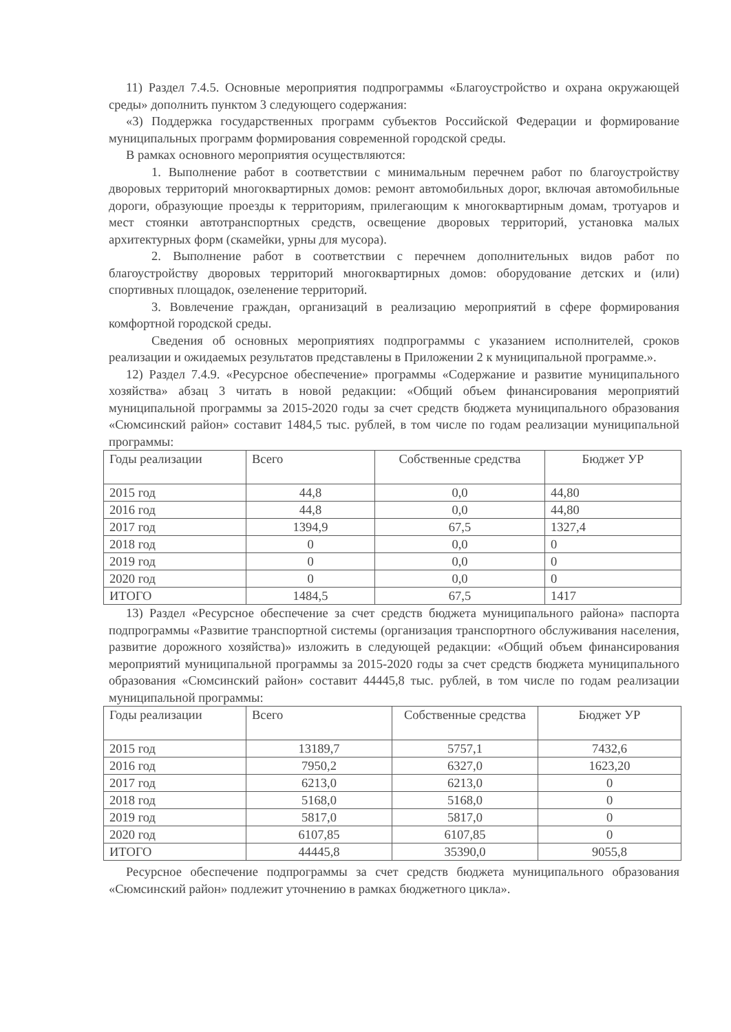11) Раздел 7.4.5. Основные мероприятия подпрограммы «Благоустройство и охрана окружающей среды» дополнить пунктом 3 следующего содержания:
«3) Поддержка государственных программ субъектов Российской Федерации и формирование муниципальных программ формирования современной городской среды.
В рамках основного мероприятия осуществляются:
1. Выполнение работ в соответствии с минимальным перечнем работ по благоустройству дворовых территорий многоквартирных домов: ремонт автомобильных дорог, включая автомобильные дороги, образующие проезды к территориям, прилегающим к многоквартирным домам, тротуаров и мест стоянки автотранспортных средств, освещение дворовых территорий, установка малых архитектурных форм (скамейки, урны для мусора).
2. Выполнение работ в соответствии с перечнем дополнительных видов работ по благоустройству дворовых территорий многоквартирных домов: оборудование детских и (или) спортивных площадок, озеленение территорий.
3. Вовлечение граждан, организаций в реализацию мероприятий в сфере формирования комфортной городской среды.
Сведения об основных мероприятиях подпрограммы с указанием исполнителей, сроков реализации и ожидаемых результатов представлены в Приложении 2 к муниципальной программе.».
12) Раздел 7.4.9. «Ресурсное обеспечение» программы «Содержание и развитие муниципального хозяйства» абзац 3 читать в новой редакции: «Общий объем финансирования мероприятий муниципальной программы за 2015-2020 годы за счет средств бюджета муниципального образования «Сюмсинский район» составит 1484,5 тыс. рублей, в том числе по годам реализации муниципальной программы:
| Годы реализации | Всего | Собственные средства | Бюджет УР |
| 2015 год | 44,8 | 0,0 | 44,80 |
| 2016 год | 44,8 | 0,0 | 44,80 |
| 2017 год | 1394,9 | 67,5 | 1327,4 |
| 2018 год | 0 | 0,0 | 0 |
| 2019 год | 0 | 0,0 | 0 |
| 2020 год | 0 | 0,0 | 0 |
| ИТОГО | 1484,5 | 67,5 | 1417 |
13) Раздел «Ресурсное обеспечение за счет средств бюджета муниципального района» паспорта подпрограммы «Развитие транспортной системы (организация транспортного обслуживания населения, развитие дорожного хозяйства)» изложить в следующей редакции: «Общий объем финансирования мероприятий муниципальной программы за 2015-2020 годы за счет средств бюджета муниципального образования «Сюмсинский район» составит 44445,8 тыс. рублей, в том числе по годам реализации муниципальной программы:
| Годы реализации | Всего | Собственные средства | Бюджет УР |
| 2015 год | 13189,7 | 5757,1 | 7432,6 |
| 2016 год | 7950,2 | 6327,0 | 1623,20 |
| 2017 год | 6213,0 | 6213,0 | 0 |
| 2018 год | 5168,0 | 5168,0 | 0 |
| 2019 год | 5817,0 | 5817,0 | 0 |
| 2020 год | 6107,85 | 6107,85 | 0 |
| ИТОГО | 44445,8 | 35390,0 | 9055,8 |
Ресурсное обеспечение подпрограммы за счет средств бюджета муниципального образования «Сюмсинский район» подлежит уточнению в рамках бюджетного цикла».